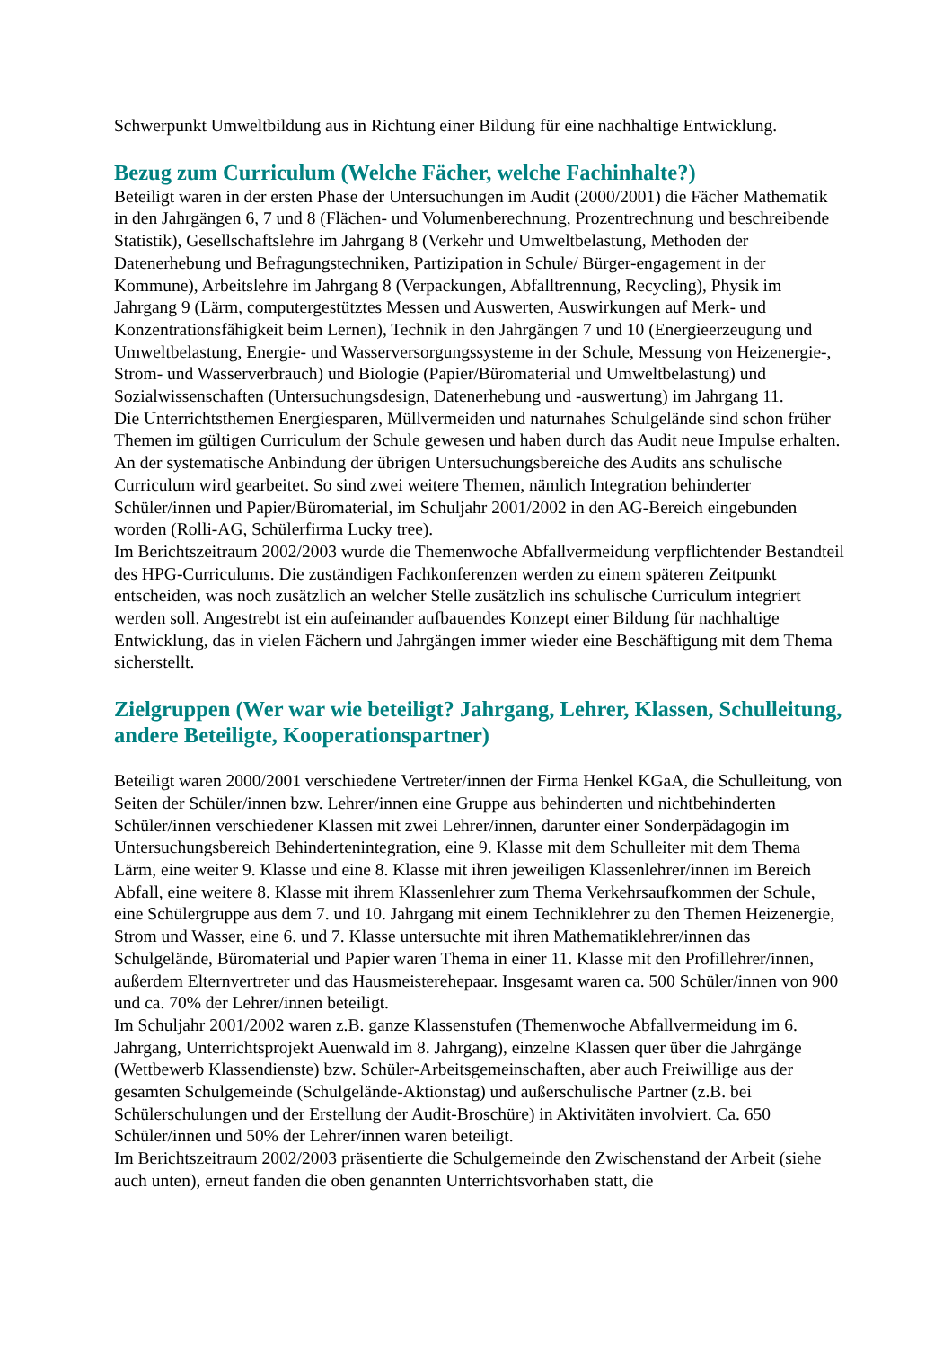Schwerpunkt Umweltbildung aus in Richtung einer Bildung für eine nachhaltige Entwicklung.
Bezug zum Curriculum (Welche Fächer, welche Fachinhalte?)
Beteiligt waren in der ersten Phase der Untersuchungen im Audit (2000/2001) die Fächer Mathematik in den Jahrgängen 6, 7 und 8 (Flächen- und Volumenberechnung, Prozentrechnung und beschreibende Statistik), Gesellschaftslehre im Jahrgang 8 (Verkehr und Umweltbelastung, Methoden der Datenerhebung und Befragungstechniken, Partizipation in Schule/ Bürger-engagement in der Kommune), Arbeitslehre im Jahrgang 8 (Verpackungen, Abfalltrennung, Recycling), Physik im Jahrgang 9 (Lärm, computergestütztes Messen und Auswerten, Auswirkungen auf Merk- und Konzentrationsfähigkeit beim Lernen), Technik in den Jahrgängen 7 und 10 (Energieerzeugung und Umweltbelastung, Energie- und Wasserversorgungssysteme in der Schule, Messung von Heizenergie-, Strom- und Wasserverbrauch) und Biologie (Papier/Büromaterial und Umweltbelastung) und Sozialwissenschaften (Untersuchungsdesign, Datenerhebung und -auswertung) im Jahrgang 11.
Die Unterrichtsthemen Energiesparen, Müllvermeiden und naturnahes Schulgelände sind schon früher Themen im gültigen Curriculum der Schule gewesen und haben durch das Audit neue Impulse erhalten. An der systematische Anbindung der übrigen Untersuchungsbereiche des Audits ans schulische Curriculum wird gearbeitet. So sind zwei weitere Themen, nämlich Integration behinderter Schüler/innen und Papier/Büromaterial, im Schuljahr 2001/2002 in den AG-Bereich eingebunden worden (Rolli-AG, Schülerfirma Lucky tree).
Im Berichtszeitraum 2002/2003 wurde die Themenwoche Abfallvermeidung verpflichtender Bestandteil des HPG-Curriculums. Die zuständigen Fachkonferenzen werden zu einem späteren Zeitpunkt entscheiden, was noch zusätzlich an welcher Stelle zusätzlich ins schulische Curriculum integriert werden soll. Angestrebt ist ein aufeinander aufbauendes Konzept einer Bildung für nachhaltige Entwicklung, das in vielen Fächern und Jahrgängen immer wieder eine Beschäftigung mit dem Thema sicherstellt.
Zielgruppen (Wer war wie beteiligt? Jahrgang, Lehrer, Klassen, Schulleitung, andere Beteiligte, Kooperationspartner)
Beteiligt waren 2000/2001 verschiedene Vertreter/innen der Firma Henkel KGaA, die Schulleitung, von Seiten der Schüler/innen bzw. Lehrer/innen eine Gruppe aus behinderten und nichtbehinderten Schüler/innen verschiedener Klassen mit zwei Lehrer/innen, darunter einer Sonderpädagogin im Untersuchungsbereich Behindertenintegration, eine 9. Klasse mit dem Schulleiter mit dem Thema Lärm, eine weiter 9. Klasse und eine 8. Klasse mit ihren jeweiligen Klassenlehrer/innen im Bereich Abfall, eine weitere 8. Klasse mit ihrem Klassenlehrer zum Thema Verkehrsaufkommen der Schule, eine Schülergruppe aus dem 7. und 10. Jahrgang mit einem Techniklehrer zu den Themen Heizenergie, Strom und Wasser, eine 6. und 7. Klasse untersuchte mit ihren Mathematiklehrer/innen das Schulgelände, Büromaterial und Papier waren Thema in einer 11. Klasse mit den Profillehrer/innen, außerdem Elternvertreter und das Hausmeisterehepaar. Insgesamt waren ca. 500 Schüler/innen von 900 und ca. 70% der Lehrer/innen beteiligt.
Im Schuljahr 2001/2002 waren z.B. ganze Klassenstufen (Themenwoche Abfallvermeidung im 6. Jahrgang, Unterrichtsprojekt Auenwald im 8. Jahrgang), einzelne Klassen quer über die Jahrgänge (Wettbewerb Klassendienste) bzw. Schüler-Arbeitsgemeinschaften, aber auch Freiwillige aus der gesamten Schulgemeinde (Schulgelände-Aktionstag) und außerschulische Partner (z.B. bei Schülerschulungen und der Erstellung der Audit-Broschüre) in Aktivitäten involviert. Ca. 650 Schüler/innen und 50% der Lehrer/innen waren beteiligt.
Im Berichtszeitraum 2002/2003 präsentierte die Schulgemeinde den Zwischenstand der Arbeit (siehe auch unten), erneut fanden die oben genannten Unterrichtsvorhaben statt, die